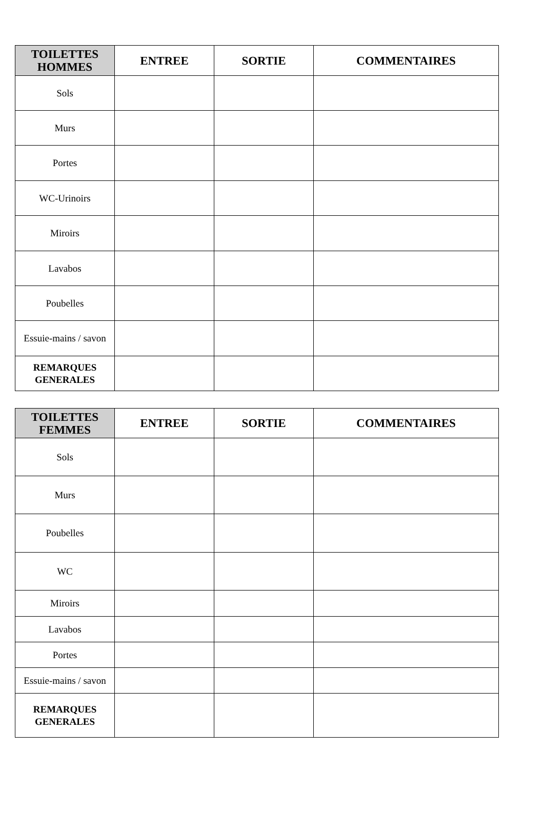| TOILETTES HOMMES | ENTREE | SORTIE | COMMENTAIRES |
| --- | --- | --- | --- |
| Sols | | | |
| Murs | | | |
| Portes | | | |
| WC-Urinoirs | | | |
| Miroirs | | | |
| Lavabos | | | |
| Poubelles | | | |
| Essuie-mains / savon | | | |
| REMARQUES GENERALES | | | |
| TOILETTES FEMMES | ENTREE | SORTIE | COMMENTAIRES |
| --- | --- | --- | --- |
| Sols | | | |
| Murs | | | |
| Poubelles | | | |
| WC | | | |
| Miroirs | | | |
| Lavabos | | | |
| Portes | | | |
| Essuie-mains / savon | | | |
| REMARQUES GENERALES | | | |